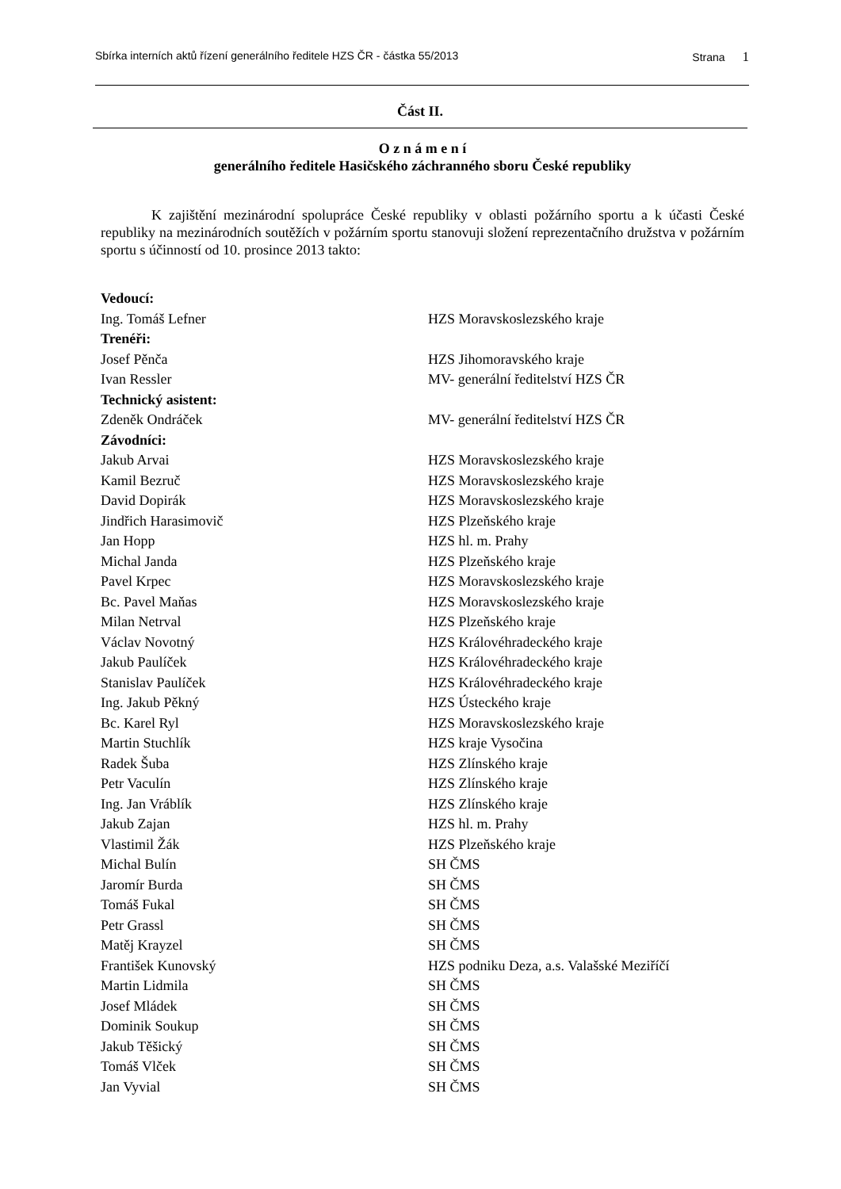Sbírka interních aktů řízení generálního ředitele HZS ČR - částka 55/2013 Strana 1
Část II.
O z n á m e n í
generálního ředitele Hasičského záchranného sboru České republiky
K zajištění mezinárodní spolupráce České republiky v oblasti požárního sportu a k účasti České republiky na mezinárodních soutěžích v požárním sportu stanovuji složení reprezentačního družstva v požárním sportu s účinností od 10. prosince 2013 takto:
| Vedoucí: | |
| Ing. Tomáš Lefner | HZS Moravskoslezského kraje |
| Trenéři: | |
| Josef Pěnča | HZS Jihomoravského kraje |
| Ivan Ressler | MV- generální ředitelství HZS ČR |
| Technický asistent: | |
| Zdeněk Ondráček | MV- generální ředitelství HZS ČR |
| Závodníci: | |
| Jakub Arvai | HZS Moravskoslezského kraje |
| Kamil Bezruč | HZS Moravskoslezského kraje |
| David Dopirák | HZS Moravskoslezského kraje |
| Jindřich Harasimovič | HZS Plzeňského kraje |
| Jan Hopp | HZS hl. m. Prahy |
| Michal Janda | HZS Plzeňského kraje |
| Pavel Krpec | HZS Moravskoslezského kraje |
| Bc. Pavel Maňas | HZS Moravskoslezského kraje |
| Milan Netrval | HZS Plzeňského kraje |
| Václav Novotný | HZS Královéhradeckého kraje |
| Jakub Paulíček | HZS Královéhradeckého kraje |
| Stanislav Paulíček | HZS Královéhradeckého kraje |
| Ing. Jakub Pěkný | HZS Ústeckého kraje |
| Bc. Karel Ryl | HZS Moravskoslezského kraje |
| Martin Stuchlík | HZS kraje Vysočina |
| Radek Šuba | HZS Zlínského kraje |
| Petr Vaculín | HZS Zlínského kraje |
| Ing. Jan Vráblík | HZS Zlínského kraje |
| Jakub Zajan | HZS hl. m. Prahy |
| Vlastimil Žák | HZS Plzeňského kraje |
| Michal Bulín | SH ČMS |
| Jaromír Burda | SH ČMS |
| Tomáš Fukal | SH ČMS |
| Petr Grassl | SH ČMS |
| Matěj Krayzel | SH ČMS |
| František Kunovský | HZS podniku Deza, a.s. Valašské Meziříčí |
| Martin Lidmila | SH ČMS |
| Josef Mládek | SH ČMS |
| Dominik Soukup | SH ČMS |
| Jakub Těšický | SH ČMS |
| Tomáš Vlček | SH ČMS |
| Jan Vyvial | SH ČMS |